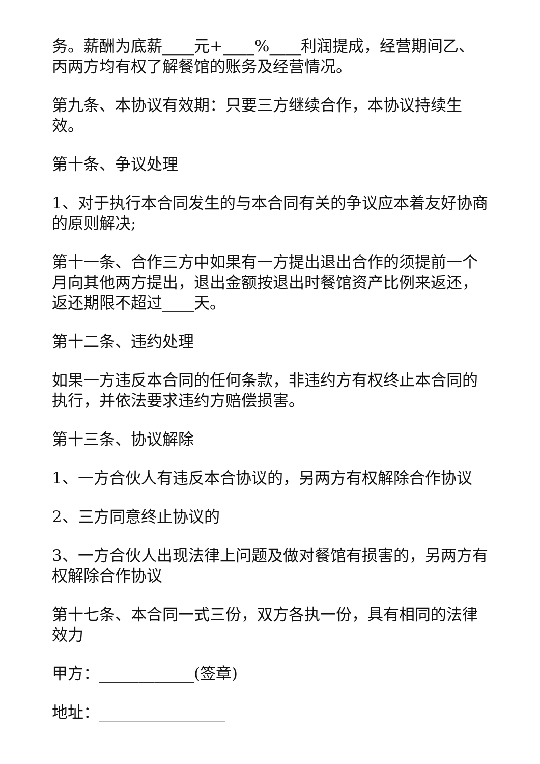务。薪酬为底薪____元+____%____利润提成，经营期间乙、丙两方均有权了解餐馆的账务及经营情况。
第九条、本协议有效期：只要三方继续合作，本协议持续生效。
第十条、争议处理
1、对于执行本合同发生的与本合同有关的争议应本着友好协商的原则解决;
第十一条、合作三方中如果有一方提出退出合作的须提前一个月向其他两方提出，退出金额按退出时餐馆资产比例来返还，返还期限不超过____天。
第十二条、违约处理
如果一方违反本合同的任何条款，非违约方有权终止本合同的执行，并依法要求违约方赔偿损害。
第十三条、协议解除
1、一方合伙人有违反本合协议的，另两方有权解除合作协议
2、三方同意终止协议的
3、一方合伙人出现法律上问题及做对餐馆有损害的，另两方有权解除合作协议
第十七条、本合同一式三份，双方各执一份，具有相同的法律效力
甲方：____________(签章)
地址：________________